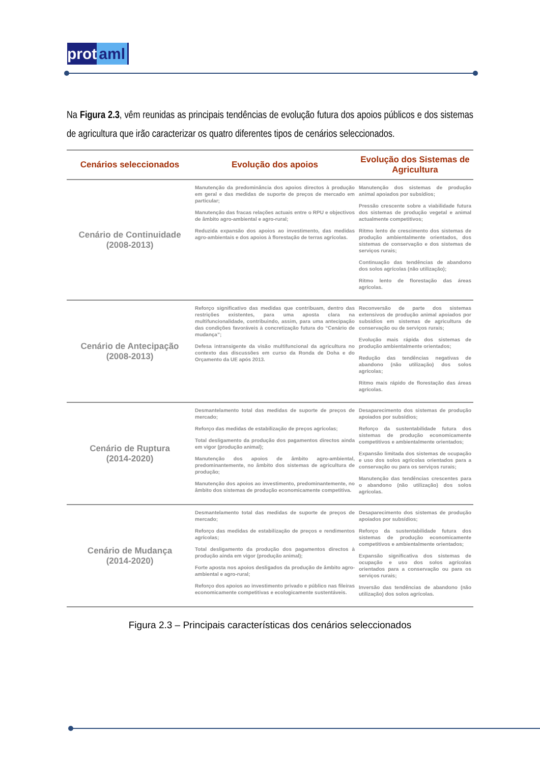prot aml
Na Figura 2.3, vêm reunidas as principais tendências de evolução futura dos apoios públicos e dos sistemas de agricultura que irão caracterizar os quatro diferentes tipos de cenários seleccionados.
| Cenários seleccionados | Evolução dos apoios | Evolução dos Sistemas de Agricultura |
| --- | --- | --- |
| Cenário de Continuidade (2008-2013) | Manutenção da predominância dos apoios directos à produção em geral e das medidas de suporte de preços de mercado em particular; Manutenção das fracas relações actuais entre o RPU e objectivos de âmbito agro-ambiental e agro-rural; Reduzida expansão dos apoios ao investimento, das medidas agro-ambientais e dos apoios à florestação de terras agrícolas. | Manutenção dos sistemas de produção animal apoiados por subsídios; Pressão crescente sobre a viabilidade futura dos sistemas de produção vegetal e animal actualmente competitivos; Ritmo lento de crescimento dos sistemas de produção ambientalmente orientados, dos sistemas de conservação e dos sistemas de serviços rurais; Continuação das tendências de abandono dos solos agrícolas (não utilização); Ritmo lento de florestação das áreas agrícolas. |
| Cenário de Antecipação (2008-2013) | Reforço significativo das medidas que contribuam, dentro das restrições existentes, para uma aposta clara na multifuncionalidade, contribuindo, assim, para uma antecipação das condições favoráveis à concretização futura do “Cenário de mudança”; Defesa intransigente da visão multifuncional da agricultura no contexto das discussões em curso da Ronda de Doha e do Orçamento da UE após 2013. | Reconversão de parte dos sistemas extensivos de produção animal apoiados por subsídios em sistemas de agricultura de conservação ou de serviços rurais; Evolução mais rápida dos sistemas de produção ambientalmente orientados; Redução das tendências negativas de abandono (não utilização) dos solos agrícolas; Ritmo mais rápido de florestação das áreas agrícolas. |
| Cenário de Ruptura (2014-2020) | Desmantelamento total das medidas de suporte de preços de mercado; Reforço das medidas de estabilização de preços agrícolas; Total desligamento da produção dos pagamentos directos ainda em vigor (produção animal); Manutenção dos apoios de âmbito agro-ambiental, predominantemente, no âmbito dos sistemas de agricultura de produção; Manutenção dos apoios ao investimento, predominantemente, no âmbito dos sistemas de produção economicamente competitiva. | Desaparecimento dos sistemas de produção apoiados por subsídios; Reforço da sustentabilidade futura dos sistemas de produção economicamente competitivos e ambientalmente orientados; Expansão limitada dos sistemas de ocupação e uso dos solos agrícolas orientados para a conservação ou para os serviços rurais; Manutenção das tendências crescentes para o abandono (não utilização) dos solos agrícolas. |
| Cenário de Mudança (2014-2020) | Desmantelamento total das medidas de suporte de preços de mercado; Reforço das medidas de estabilização de preços e rendimentos agrícolas; Total desligamento da produção dos pagamentos directos à produção ainda em vigor (produção animal); Forte aposta nos apoios desligados da produção de âmbito agro-ambiental e agro-rural; Reforço dos apoios ao investimento privado e público nas fileiras economicamente competitivas e ecologicamente sustentáveis. | Desaparecimento dos sistemas de produção apoiados por subsídios; Reforço da sustentabilidade futura dos sistemas de produção economicamente competitivos e ambientalmente orientados; Expansão significativa dos sistemas de ocupação e uso dos solos agrícolas orientados para a conservação ou para os serviços rurais; Inversão das tendências de abandono (não utilização) dos solos agrícolas. |
Figura 2.3 – Principais características dos cenários seleccionados